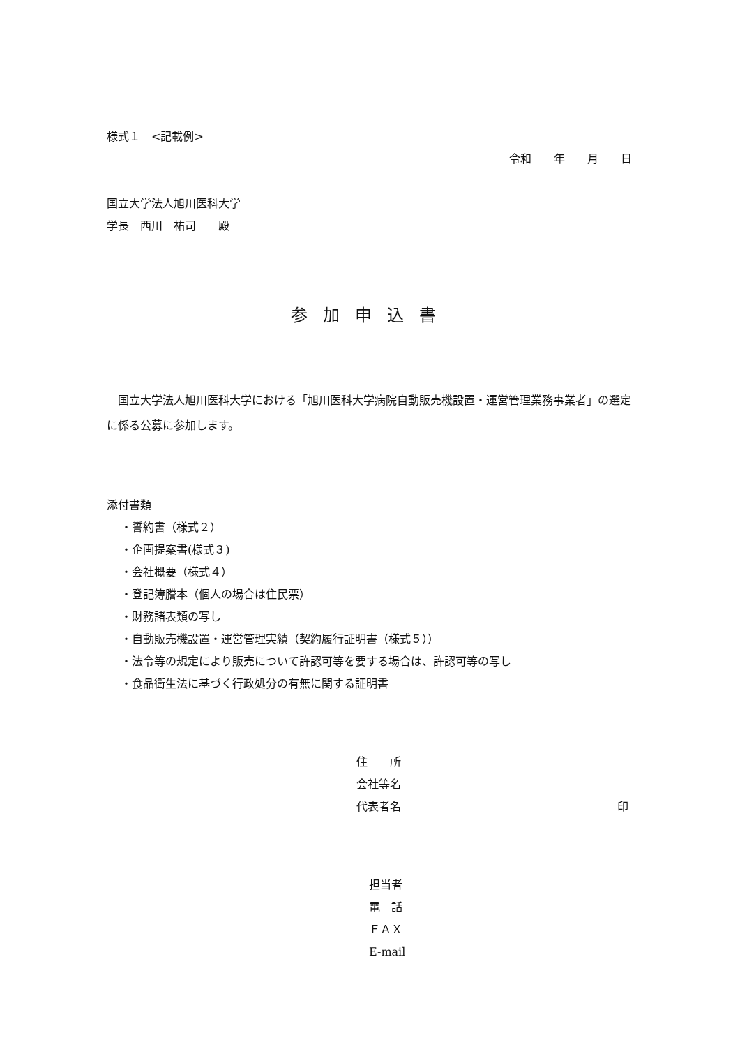様式１　<記載例>
令和　　年　　月　　日
国立大学法人旭川医科大学
学長　西川　祐司　　殿
参加申込書
国立大学法人旭川医科大学における「旭川医科大学病院自動販売機設置・運営管理業務事業者」の選定に係る公募に参加します。
添付書類
・誓約書（様式２）
・企画提案書(様式３)
・会社概要（様式４）
・登記簿謄本（個人の場合は住民票）
・財務諸表類の写し
・自動販売機設置・運営管理実績（契約履行証明書（様式５））
・法令等の規定により販売について許認可等を要する場合は、許認可等の写し
・食品衛生法に基づく行政処分の有無に関する証明書
住　　所
会社等名
代表者名 印
担当者
電　話
ＦＡＸ
E-mail